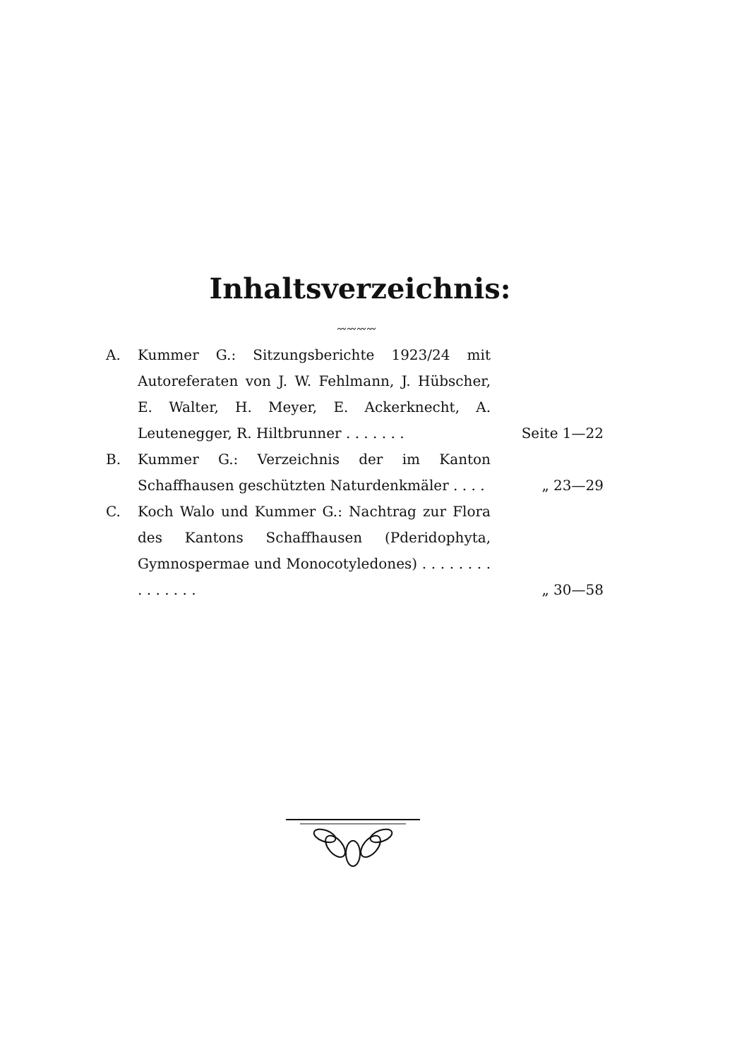Inhaltsverzeichnis:
〰〰〰〰
A. Kummer G.: Sitzungsberichte 1923/24 mit Autoreferaten von J. W. Fehlmann, J. Hübscher, E. Walter, H. Meyer, E. Ackerknecht, A. Leutenegger, R. Hiltbrunner . . . . . . .
Seite 1—22
B. Kummer G.: Verzeichnis der im Kanton Schaffhausen geschützten Naturdenkmäler . . . .
„ 23—29
C. Koch Walo und Kummer G.: Nachtrag zur Flora des Kantons Schaffhausen (Pderidophyta, Gymnospermae und Monocotyledones) . . . . . . . . . . . . . . .
„ 30—58